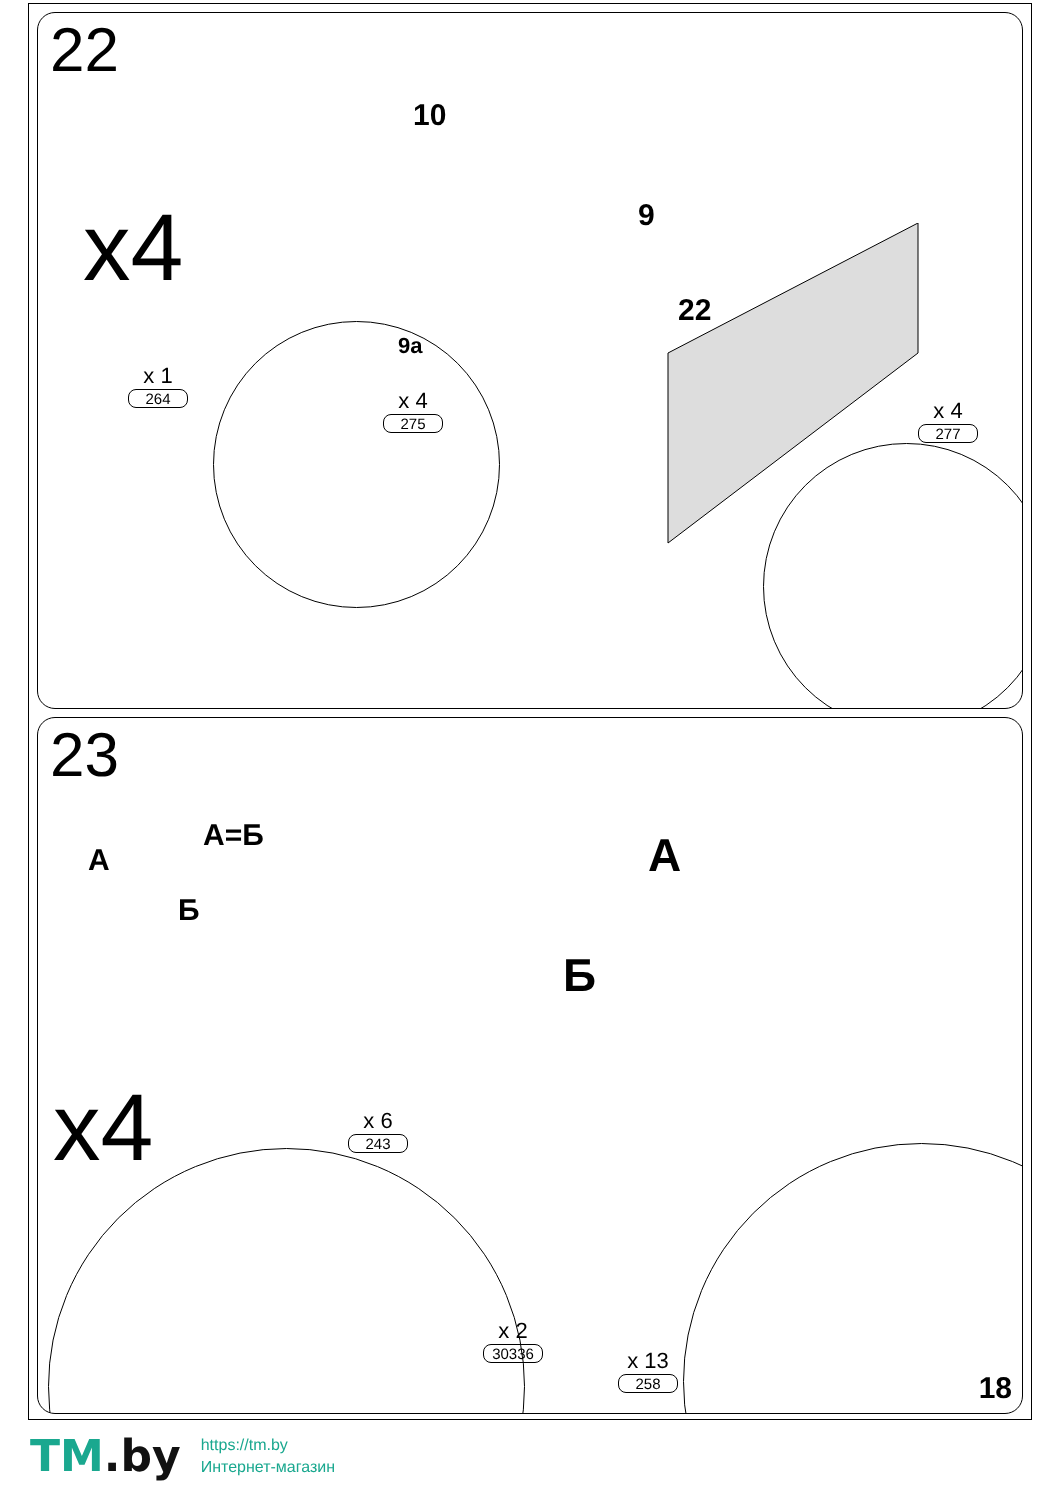22
x4
x 1
264
x 4
275
x 4
277
10
9
9a
22
23
A
A=Б
Б
A
Б
x4 x 6
243
x 2
30336
x 13
258
18
TM.by
https://tm.by
Интернет-магазин